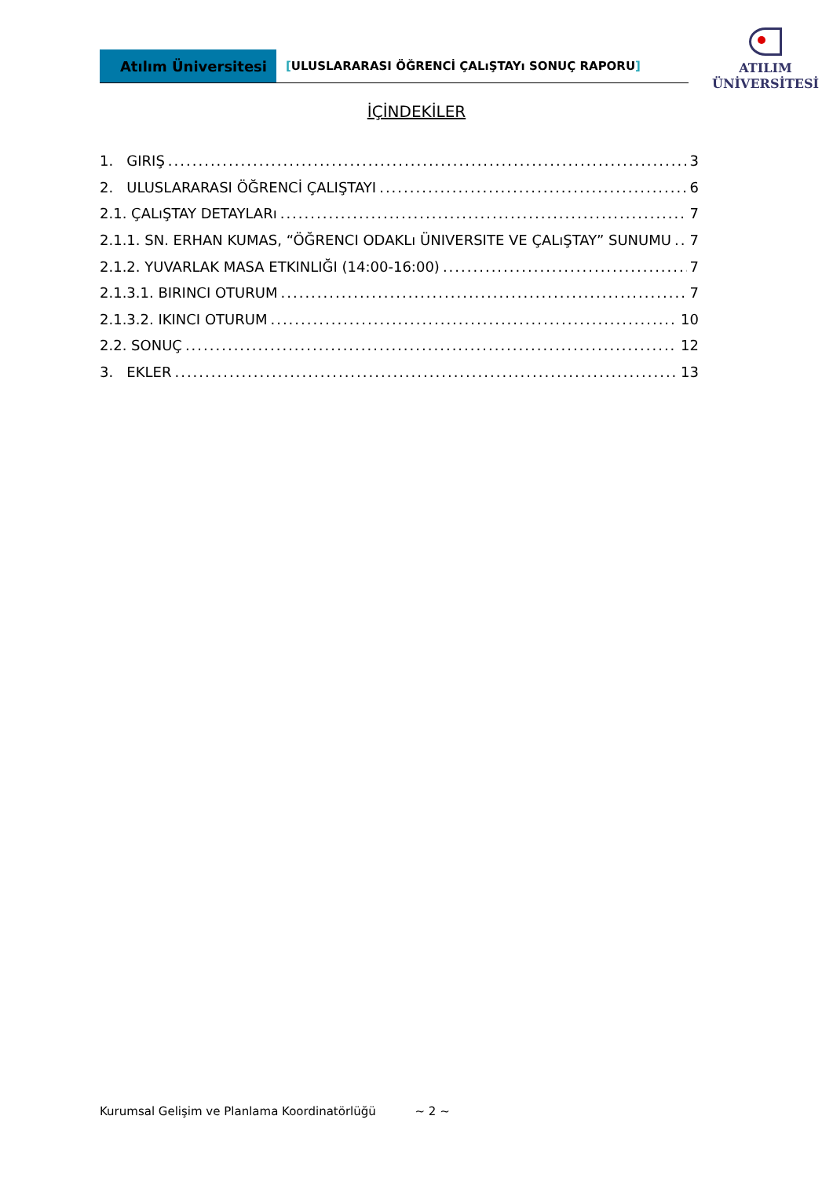Atılım Üniversitesi
[ULUSLARARASI ÖĞRENCİ ÇALıŞTAYı SONUÇ RAPORU]
ATILIM
ÜNİVERSİTESİ
İÇİNDEKİLER
1. GIRIŞ 3
2. ULUSLARARASI ÖĞRENCİ ÇALIŞTAYI 6
2.1. ÇALıŞTAY DETAYLARı 7
2.1.1. SN. ERHAN KUMAS, “ÖĞRENCI ODAKLı ÜNIVERSITE VE ÇALıŞTAY” SUNUMU 7
2.1.2. YUVARLAK MASA ETKINLIĞI (14:00-16:00) 7
2.1.3.1. BIRINCI OTURUM 7
2.1.3.2. IKINCI OTURUM 10
2.2. SONUÇ 12
3. EKLER 13
Kurumsal Gelişim ve Planlama Koordinatörlüğü ~ 2 ~